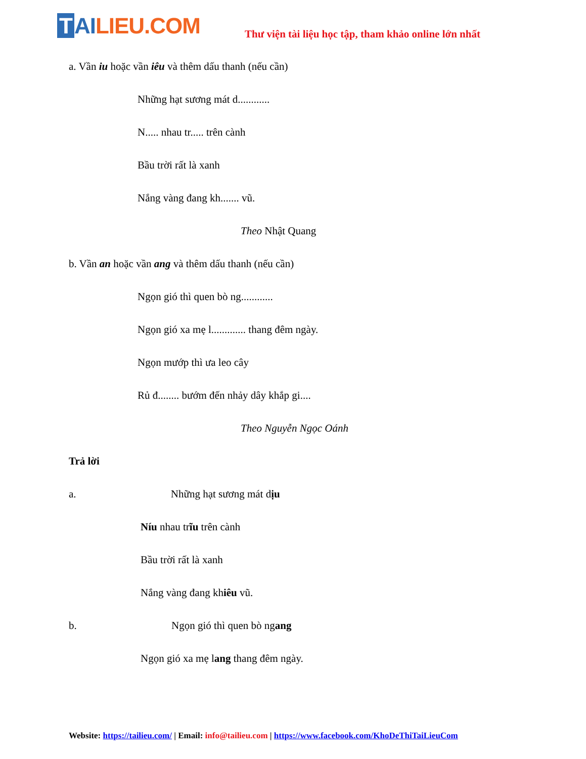T AI LIEU.COM
Thư viện tài liệu học tập, tham khảo online lớn nhất
a. Vần iu hoặc vần iêu và thêm dấu thanh (nếu cần)
Những hạt sương mát d............
N..... nhau tr..... trên cành
Bầu trời rất là xanh
Nắng vàng đang kh....... vũ.
Theo Nhật Quang
b. Vần an hoặc vần ang và thêm dấu thanh (nếu cần)
Ngọn gió thì quen bò ng............
Ngọn gió xa mẹ l............. thang đêm ngày.
Ngọn mướp thì ưa leo cây
Rủ đ........ bướm đến nhảy dây khắp gi....
Theo Nguyễn Ngọc Oánh
Trả lời
a. Những hạt sương mát dịu
Níu nhau trĩu trên cành
Bầu trời rất là xanh
Nắng vàng đang khiêu vũ.
b. Ngọn gió thì quen bò ngang
Ngọn gió xa mẹ lang thang đêm ngày.
Website: https://tailieu.com/ | Email: info@tailieu.com | https://www.facebook.com/KhoDeThiTaiLieuCom